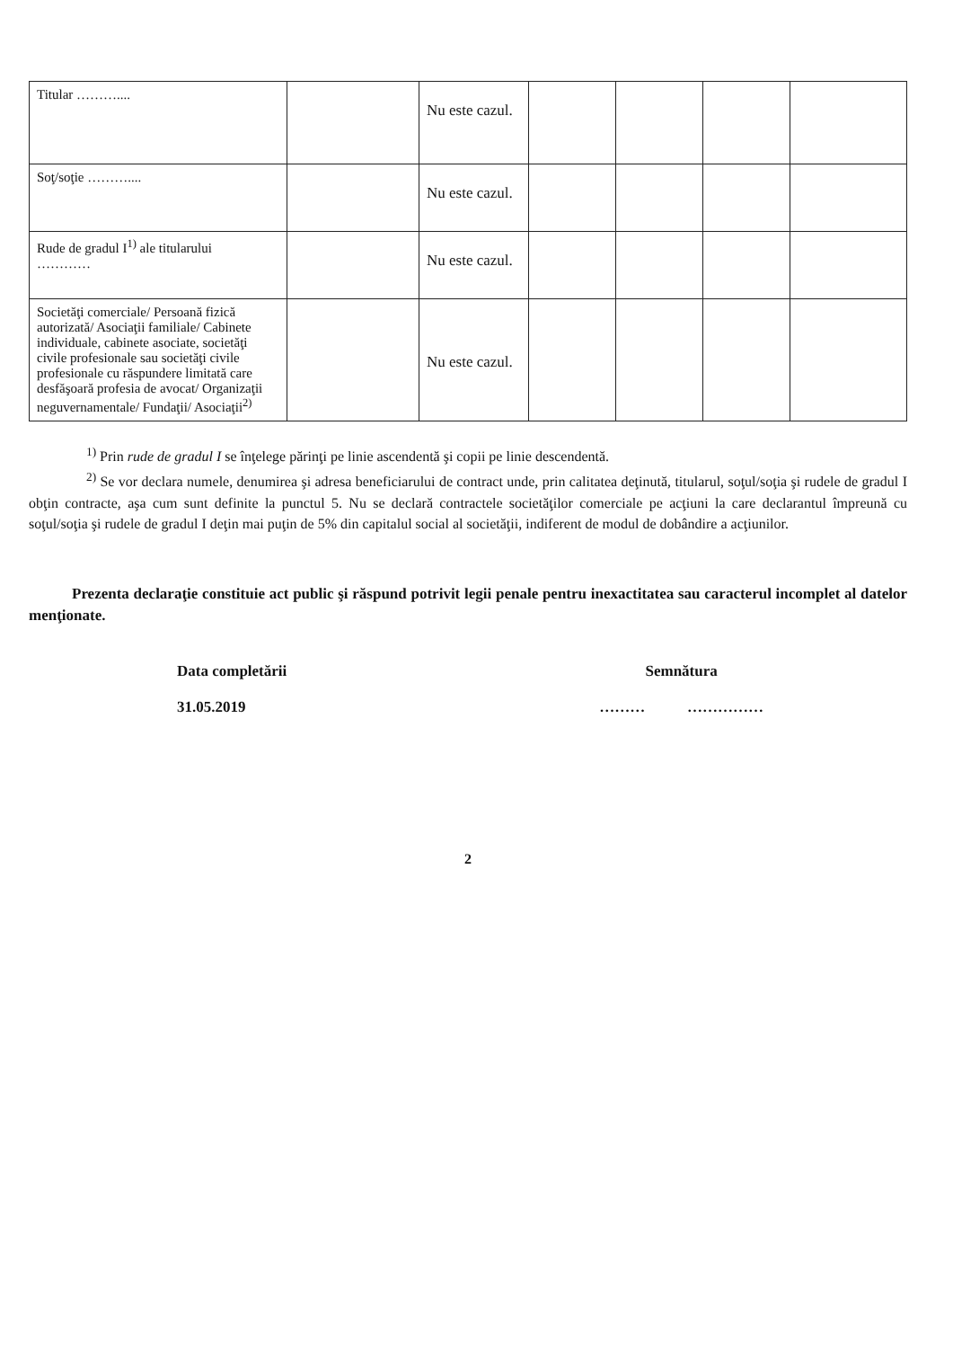| Titular ……….... | | Nu este cazul. | | | | |
| Soţ/soţie ……….... | | Nu este cazul. | | | | |
| Rude de gradul I<sup>1)</sup> ale titularului ………… | | Nu este cazul. | | | | |
| Societăţi comerciale/ Persoană fizică autorizată/ Asociaţii familiale/ Cabinete individuale, cabinete asociate, societăţi civile profesionale sau societăţi civile profesionale cu răspundere limitată care desfăşoară profesia de avocat/ Organizaţii neguvernamentale/ Fundaţii/ Asociaţii<sup>2)</sup> | | Nu este cazul. | | | | |
<sup>1)</sup> Prin rude de gradul I se înţelege părinţi pe linie ascendentă şi copii pe linie descendentă.
<sup>2)</sup> Se vor declara numele, denumirea şi adresa beneficiarului de contract unde, prin calitatea deţinută, titularul, soţul/soţia şi rudele de gradul I obţin contracte, aşa cum sunt definite la punctul 5. Nu se declară contractele societăţilor comerciale pe acţiuni la care declarantul împreună cu soţul/soţia şi rudele de gradul I deţin mai puţin de 5% din capitalul social al societăţii, indiferent de modul de dobândire a acţiunilor.
Prezenta declaraţie constituie act public şi răspund potrivit legii penale pentru inexactitatea sau caracterul incomplet al datelor menţionate.
Data completării
31.05.2019
Semnătura
……… ……………
2